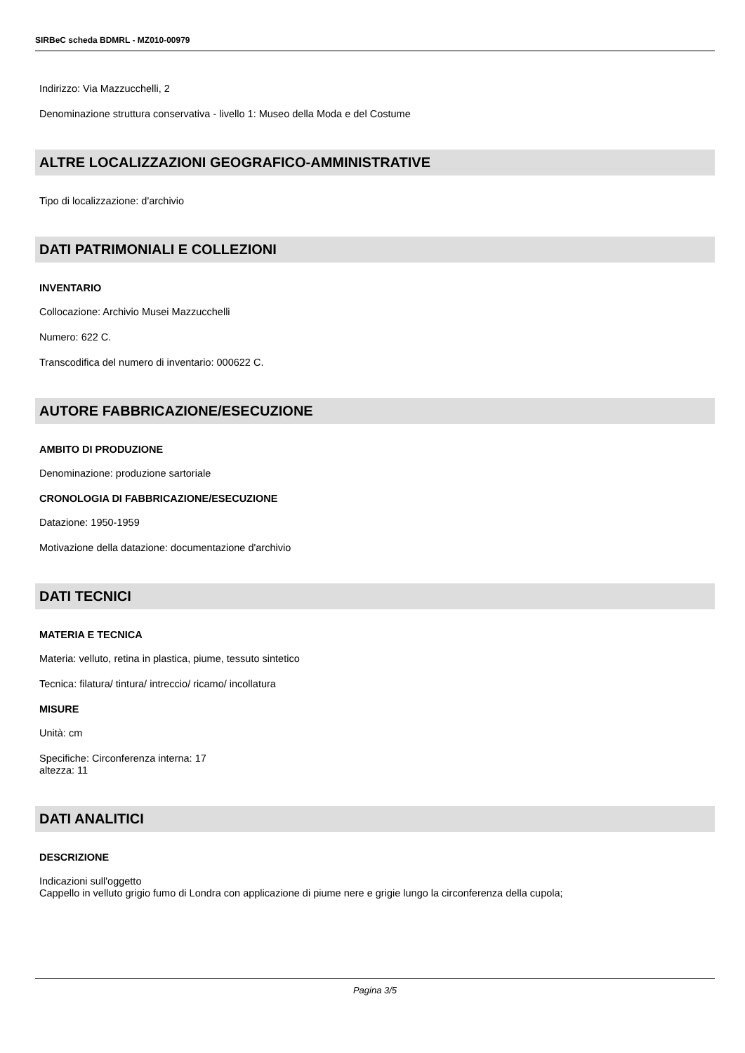SIRBeC scheda BDMRL - MZ010-00979
Indirizzo: Via Mazzucchelli, 2
Denominazione struttura conservativa - livello 1: Museo della Moda e del Costume
ALTRE LOCALIZZAZIONI GEOGRAFICO-AMMINISTRATIVE
Tipo di localizzazione: d'archivio
DATI PATRIMONIALI E COLLEZIONI
INVENTARIO
Collocazione: Archivio Musei Mazzucchelli
Numero: 622 C.
Transcodifica del numero di inventario: 000622 C.
AUTORE FABBRICAZIONE/ESECUZIONE
AMBITO DI PRODUZIONE
Denominazione: produzione sartoriale
CRONOLOGIA DI FABBRICAZIONE/ESECUZIONE
Datazione: 1950-1959
Motivazione della datazione: documentazione d'archivio
DATI TECNICI
MATERIA E TECNICA
Materia: velluto, retina in plastica, piume, tessuto sintetico
Tecnica: filatura/ tintura/ intreccio/ ricamo/ incollatura
MISURE
Unità: cm
Specifiche: Circonferenza interna: 17
altezza: 11
DATI ANALITICI
DESCRIZIONE
Indicazioni sull'oggetto
Cappello in velluto grigio fumo di Londra con applicazione di piume nere e grigie lungo la circonferenza della cupola;
Pagina 3/5